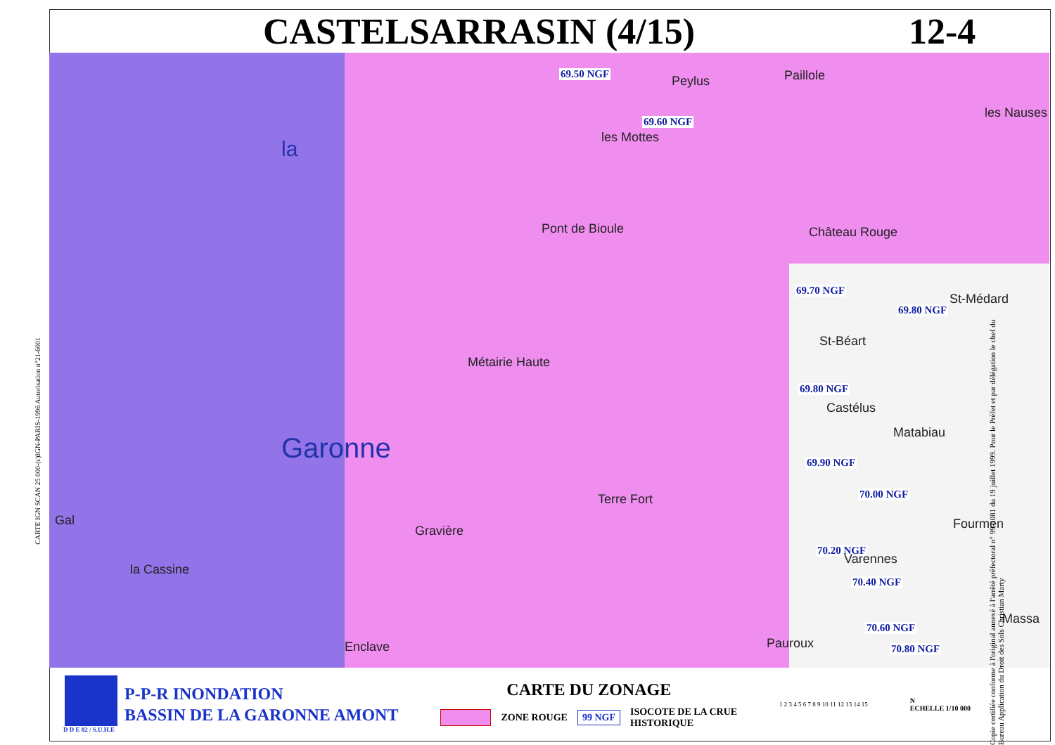CASTELSARRASIN (4/15) 12-4
CARTE IGN SCAN 25 000-(c)IGN-PARIS-1996 Autorisation n°21-6001
69.50 NGF
69.60 NGF
69.70 NGF
69.80 NGF
69.80 NGF
69.90 NGF
70.00 NGF
70.20 NGF
70.40 NGF
70.60 NGF
70.80 NGF
Peylus Paillole
les Nauses
les Mottes
Pont de Bioule Château Rouge
St-Médard
St-Béart
Métairie Haute
Castélus
Matabiau
Terre Fort
Garonne
la
Gravière Fourmen
Varennes
la Cassine
Enclave Pauroux
Gal
Massa
Copie certifiée conforme à l'original annexé à l'arrêté préfectoral n° 99-1081 du 19 juillet 1999. Pour le Préfet et par délégation le chef du Bureau Application du Droit des Sols Christian Marty
D D E 82 / S.U.H.E
P-P-R INONDATION
BASSIN DE LA GARONNE AMONT
CARTE DU ZONAGE
ZONE ROUGE 99 NGF ISOCOTE DE LA CRUE
HISTORIQUE
1 2 3 4 5 6 7 8 9 10 11 12 13 14 15
N
ECHELLE 1/10 000